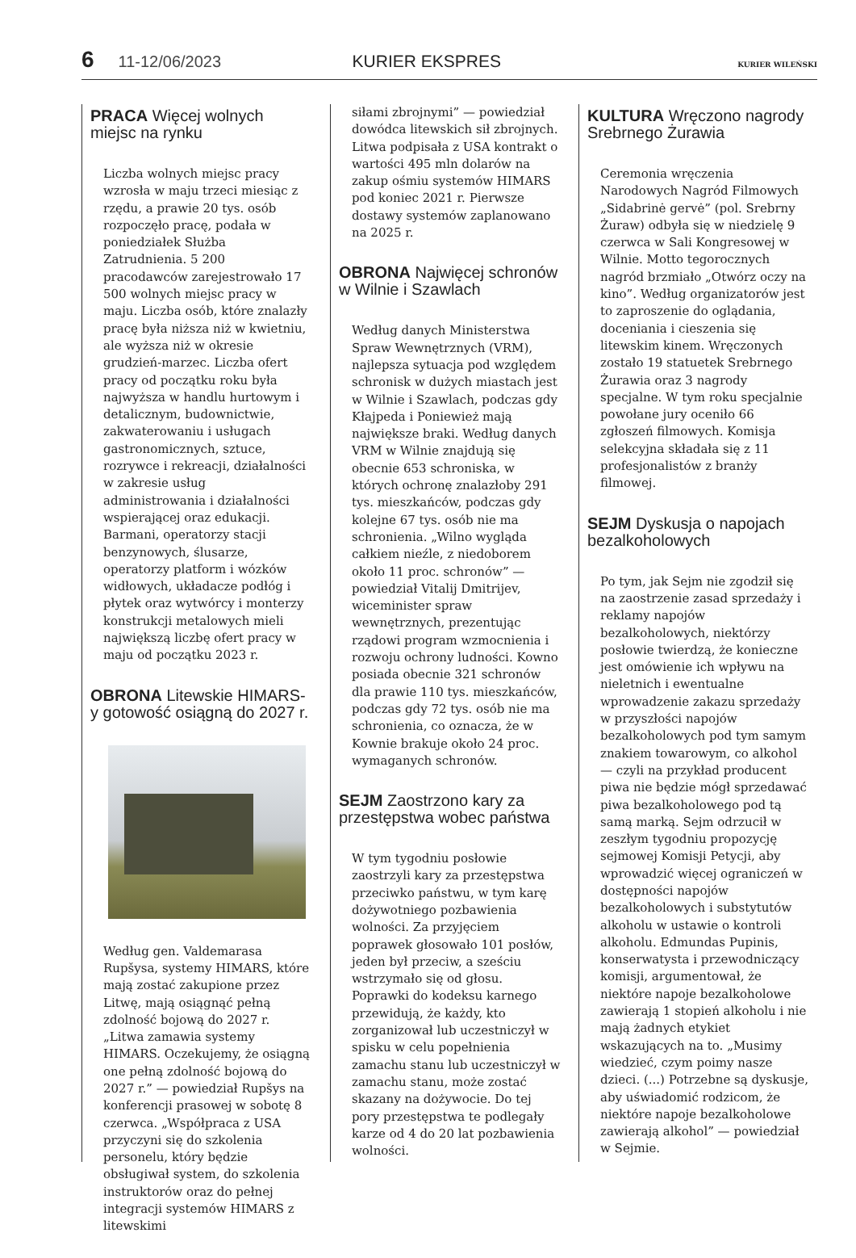6 11-12/06/2023 KURIER EKSPRES KURIER WILEŃSKI
PRACA Więcej wolnych miejsc na rynku
Liczba wolnych miejsc pracy wzrosła w maju trzeci miesiąc z rzędu, a prawie 20 tys. osób rozpoczęło pracę, podała w poniedziałek Służba Zatrudnienia. 5 200 pracodawców zarejestrowało 17 500 wolnych miejsc pracy w maju. Liczba osób, które znalazły pracę była niższa niż w kwietniu, ale wyższa niż w okresie grudzień-marzec. Liczba ofert pracy od początku roku była najwyższa w handlu hurtowym i detalicznym, budownictwie, zakwaterowaniu i usługach gastronomicznych, sztuce, rozrywce i rekreacji, działalności w zakresie usług administrowania i działalności wspierającej oraz edukacji. Barmani, operatorzy stacji benzynowych, ślusarze, operatorzy platform i wózków widłowych, układacze podłóg i płytek oraz wytwórcy i monterzy konstrukcji metalowych mieli największą liczbę ofert pracy w maju od początku 2023 r.
OBRONA Litewskie HIMARS-y gotowość osiągną do 2027 r.
Według gen. Valdemarasa Rupšysa, systemy HIMARS, które mają zostać zakupione przez Litwę, mają osiągnąć pełną zdolność bojową do 2027 r. „Litwa zamawia systemy HIMARS. Oczekujemy, że osiągną one pełną zdolność bojową do 2027 r.” — powiedział Rupšys na konferencji prasowej w sobotę 8 czerwca. „Współpraca z USA przyczyni się do szkolenia personelu, który będzie obsługiwał system, do szkolenia instruktorów oraz do pełnej integracji systemów HIMARS z litewskimi
siłami zbrojnymi” — powiedział dowódca litewskich sił zbrojnych. Litwa podpisała z USA kontrakt o wartości 495 mln dolarów na zakup ośmiu systemów HIMARS pod koniec 2021 r. Pierwsze dostawy systemów zaplanowano na 2025 r.
OBRONA Najwięcej schronów w Wilnie i Szawlach
Według danych Ministerstwa Spraw Wewnętrznych (VRM), najlepsza sytuacja pod względem schronisk w dużych miastach jest w Wilnie i Szawlach, podczas gdy Kłajpeda i Poniewież mają największe braki. Według danych VRM w Wilnie znajdują się obecnie 653 schroniska, w których ochronę znalazłoby 291 tys. mieszkańców, podczas gdy kolejne 67 tys. osób nie ma schronienia. „Wilno wygląda całkiem nieźle, z niedoborem około 11 proc. schronów” — powiedział Vitalij Dmitrijev, wiceminister spraw wewnętrznych, prezentując rządowi program wzmocnienia i rozwoju ochrony ludności. Kowno posiada obecnie 321 schronów dla prawie 110 tys. mieszkańców, podczas gdy 72 tys. osób nie ma schronienia, co oznacza, że w Kownie brakuje około 24 proc. wymaganych schronów.
SEJM Zaostrzono kary za przestępstwa wobec państwa
W tym tygodniu posłowie zaostrzyli kary za przestępstwa przeciwko państwu, w tym karę dożywotniego pozbawienia wolności. Za przyjęciem poprawek głosowało 101 posłów, jeden był przeciw, a sześciu wstrzymało się od głosu. Poprawki do kodeksu karnego przewidują, że każdy, kto zorganizował lub uczestniczył w spisku w celu popełnienia zamachu stanu lub uczestniczył w zamachu stanu, może zostać skazany na dożywocie. Do tej pory przestępstwa te podlegały karze od 4 do 20 lat pozbawienia wolności.
KULTURA Wręczono nagrody Srebrnego Żurawia
Ceremonia wręczenia Narodowych Nagród Filmowych „Sidabrinė gervė” (pol. Srebrny Żuraw) odbyła się w niedzielę 9 czerwca w Sali Kongresowej w Wilnie. Motto tegorocznych nagród brzmiało „Otwórz oczy na kino”. Według organizatorów jest to zaproszenie do oglądania, doceniania i cieszenia się litewskim kinem. Wręczonych zostało 19 statuetek Srebrnego Żurawia oraz 3 nagrody specjalne. W tym roku specjalnie powołane jury oceniło 66 zgłoszeń filmowych. Komisja selekcyjna składała się z 11 profesjonalistów z branży filmowej.
SEJM Dyskusja o napojach bezalkoholowych
Po tym, jak Sejm nie zgodził się na zaostrzenie zasad sprzedaży i reklamy napojów bezalkoholowych, niektórzy posłowie twierdzą, że konieczne jest omówienie ich wpływu na nieletnich i ewentualne wprowadzenie zakazu sprzedaży w przyszłości napojów bezalkoholowych pod tym samym znakiem towarowym, co alkohol — czyli na przykład producent piwa nie będzie mógł sprzedawać piwa bezalkoholowego pod tą samą marką. Sejm odrzucił w zeszłym tygodniu propozycję sejmowej Komisji Petycji, aby wprowadzić więcej ograniczeń w dostępności napojów bezalkoholowych i substytutów alkoholu w ustawie o kontroli alkoholu. Edmundas Pupinis, konserwatysta i przewodniczący komisji, argumentował, że niektóre napoje bezalkoholowe zawierają 1 stopień alkoholu i nie mają żadnych etykiet wskazujących na to. „Musimy wiedzieć, czym poimy nasze dzieci. (...) Potrzebne są dyskusje, aby uświadomić rodzicom, że niektóre napoje bezalkoholowe zawierają alkohol” — powiedział w Sejmie.